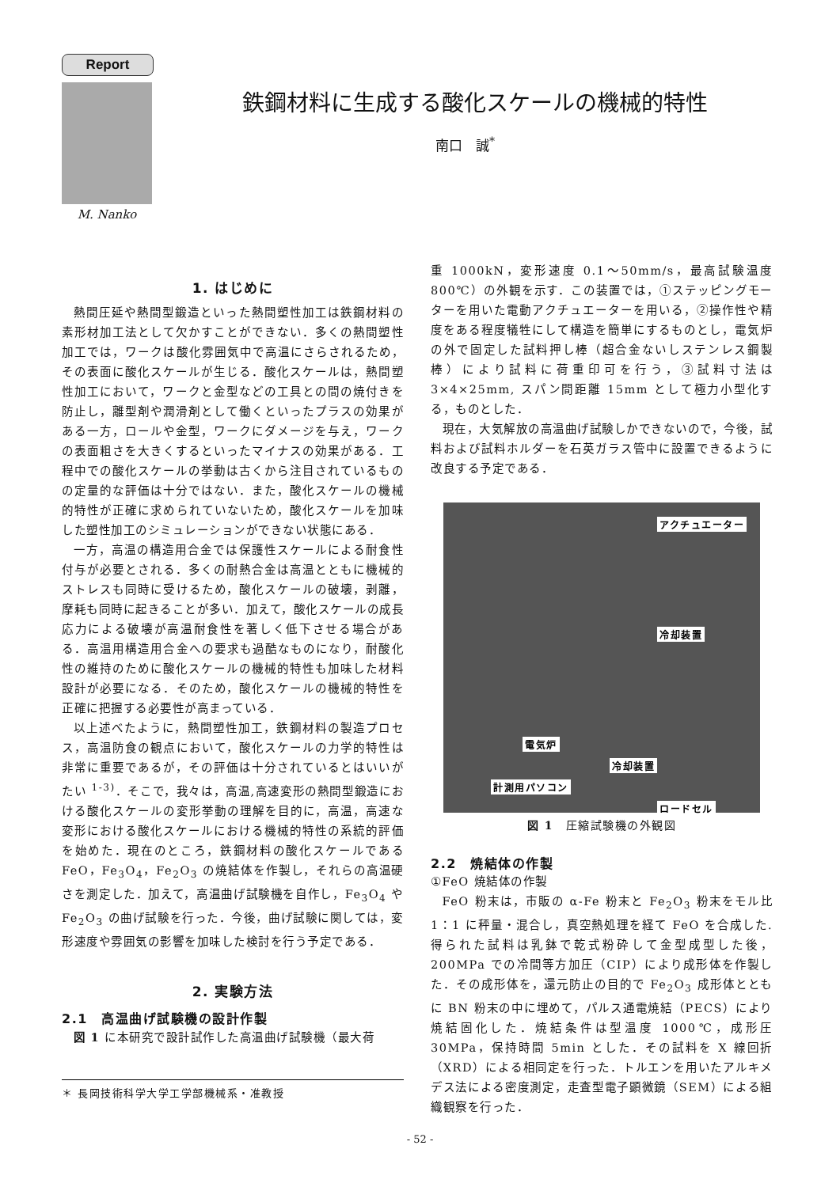Report
M. Nanko
鉄鋼材料に生成する酸化スケールの機械的特性
南口　誠<sup>*</sup>
1. はじめに
熱間圧延や熱間型鍛造といった熱間塑性加工は鉄鋼材料の素形材加工法として欠かすことができない．多くの熱間塑性加工では，ワークは酸化雰囲気中で高温にさらされるため，その表面に酸化スケールが生じる．酸化スケールは，熱間塑性加工において，ワークと金型などの工具との間の焼付きを防止し，離型剤や潤滑剤として働くといったプラスの効果がある一方，ロールや金型，ワークにダメージを与え，ワークの表面粗さを大きくするといったマイナスの効果がある．工程中での酸化スケールの挙動は古くから注目されているものの定量的な評価は十分ではない．また，酸化スケールの機械的特性が正確に求められていないため，酸化スケールを加味した塑性加工のシミュレーションができない状態にある．
一方，高温の構造用合金では保護性スケールによる耐食性付与が必要とされる．多くの耐熱合金は高温とともに機械的ストレスも同時に受けるため，酸化スケールの破壊，剥離，摩耗も同時に起きることが多い．加えて，酸化スケールの成長応力による破壊が高温耐食性を著しく低下させる場合がある．高温用構造用合金への要求も過酷なものになり，耐酸化性の維持のために酸化スケールの機械的特性も加味した材料設計が必要になる．そのため，酸化スケールの機械的特性を正確に把握する必要性が高まっている．
以上述べたように，熱間塑性加工，鉄鋼材料の製造プロセス，高温防食の観点において，酸化スケールの力学的特性は非常に重要であるが，その評価は十分されているとはいいがたい <sup>1-3)</sup>．そこで，我々は，高温,高速変形の熱間型鍛造における酸化スケールの変形挙動の理解を目的に，高温，高速な変形における酸化スケールにおける機械的特性の系統的評価を始めた．現在のところ，鉄鋼材料の酸化スケールである FeO，Fe<sub>3</sub>O<sub>4</sub>，Fe<sub>2</sub>O<sub>3</sub> の焼結体を作製し，それらの高温硬さを測定した．加えて，高温曲げ試験機を自作し，Fe<sub>3</sub>O<sub>4</sub> や Fe<sub>2</sub>O<sub>3</sub> の曲げ試験を行った．今後，曲げ試験に関しては，変形速度や雰囲気の影響を加味した検討を行う予定である．
2. 実験方法
2.1　高温曲げ試験機の設計作製
図 1 に本研究で設計試作した高温曲げ試験機（最大荷
＊ 長岡技術科学大学工学部機械系・准教授
重 1000kN，変形速度 0.1〜50mm/s，最高試験温度 800℃）の外観を示す．この装置では，①ステッピングモーターを用いた電動アクチュエーターを用いる，②操作性や精度をある程度犠牲にして構造を簡単にするものとし，電気炉の外で固定した試料押し棒（超合金ないしステンレス鋼製棒）により試料に荷重印可を行う，③試料寸法は 3×4×25mm, スパン間距離 15mm として極力小型化する，ものとした．
現在，大気解放の高温曲げ試験しかできないので，今後，試料および試料ホルダーを石英ガラス管中に設置できるように改良する予定である．
アクチュエーター
冷却装置
電気炉
冷却装置
計測用パソコン
ロードセル
図 1　圧縮試験機の外観図
2.2　焼結体の作製
①FeO 焼結体の作製
FeO 粉末は，市販の α-Fe 粉末と Fe<sub>2</sub>O<sub>3</sub> 粉末をモル比 1：1 に秤量・混合し，真空熱処理を経て FeO を合成した.得られた試料は乳鉢で乾式粉砕して金型成型した後，200MPa での冷間等方加圧（CIP）により成形体を作製した．その成形体を，還元防止の目的で Fe<sub>2</sub>O<sub>3</sub> 成形体とともに BN 粉末の中に埋めて，パルス通電焼結（PECS）により焼結固化した．焼結条件は型温度 1000℃，成形圧 30MPa，保持時間 5min とした．その試料を X 線回折（XRD）による相同定を行った．トルエンを用いたアルキメデス法による密度測定，走査型電子顕微鏡（SEM）による組織観察を行った．
- 52 -